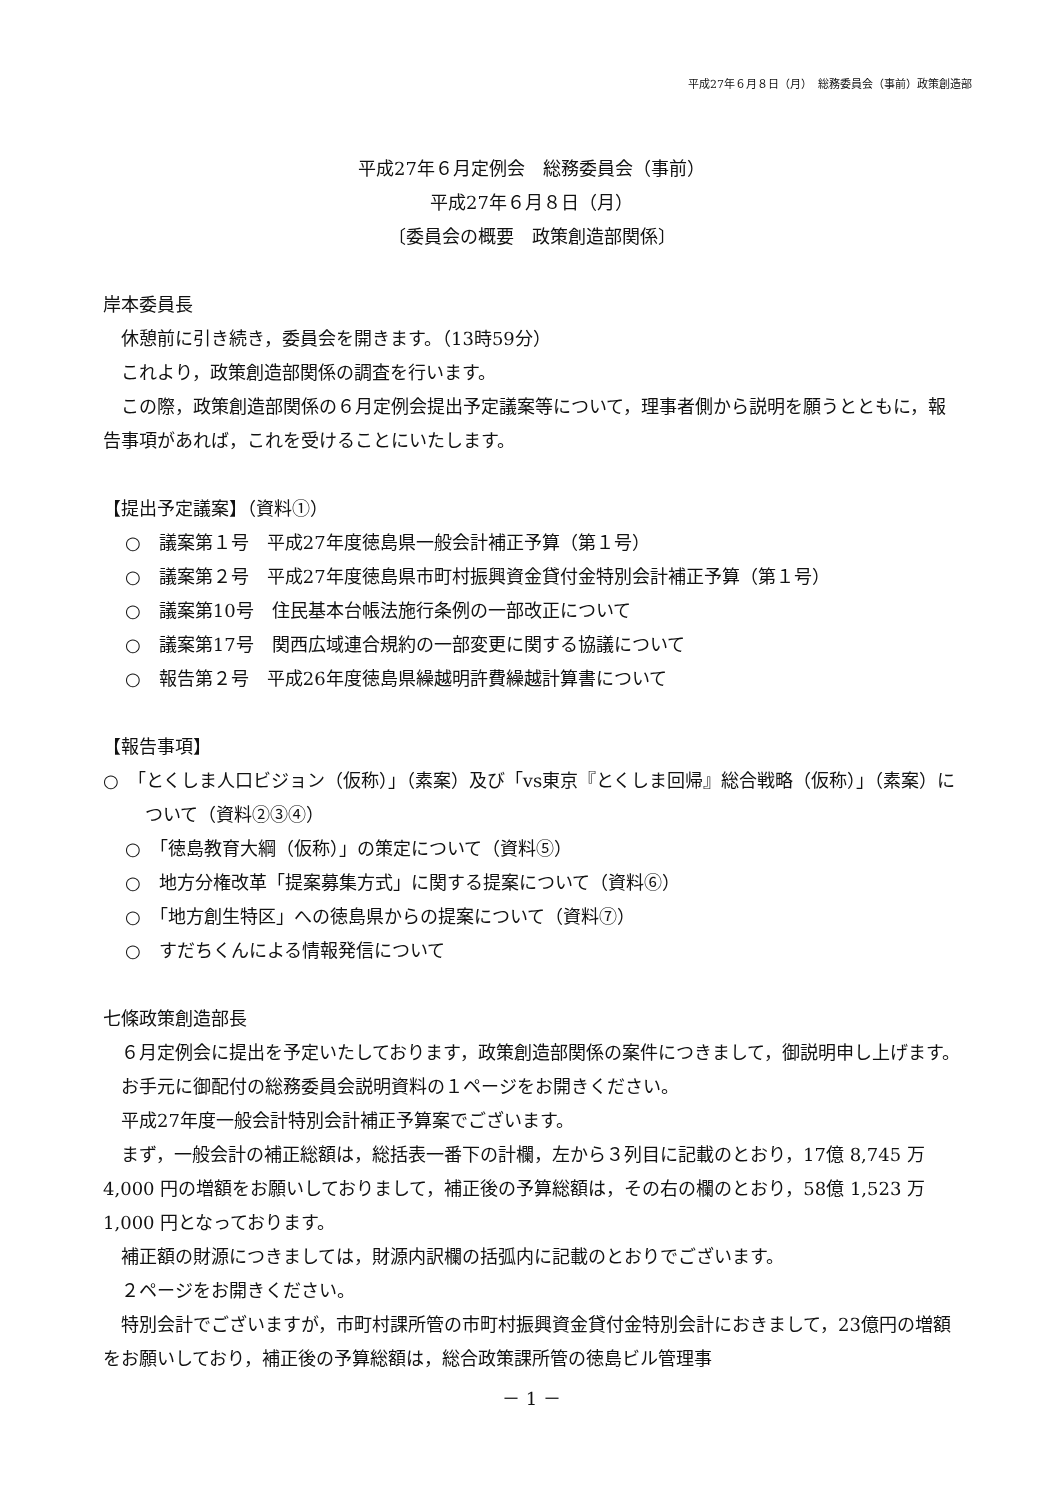平成27年６月８日（月）　総務委員会（事前）政策創造部
平成27年６月定例会　総務委員会（事前）
平成27年６月８日（月）
〔委員会の概要　政策創造部関係〕
岸本委員長
　休憩前に引き続き，委員会を開きます。（13時59分）
　これより，政策創造部関係の調査を行います。
　この際，政策創造部関係の６月定例会提出予定議案等について，理事者側から説明を願うとともに，報告事項があれば，これを受けることにいたします。
【提出予定議案】（資料①）
○　議案第１号　平成27年度徳島県一般会計補正予算（第１号）
○　議案第２号　平成27年度徳島県市町村振興資金貸付金特別会計補正予算（第１号）
○　議案第10号　住民基本台帳法施行条例の一部改正について
○　議案第17号　関西広域連合規約の一部変更に関する協議について
○　報告第２号　平成26年度徳島県繰越明許費繰越計算書について
【報告事項】
○　「とくしま人口ビジョン（仮称）」（素案）及び「vs東京『とくしま回帰』総合戦略（仮称）」（素案）について（資料②③④）
○　「徳島教育大綱（仮称）」の策定について（資料⑤）
○　地方分権改革「提案募集方式」に関する提案について（資料⑥）
○　「地方創生特区」への徳島県からの提案について（資料⑦）
○　すだちくんによる情報発信について
七條政策創造部長
　６月定例会に提出を予定いたしております，政策創造部関係の案件につきまして，御説明申し上げます。
　お手元に御配付の総務委員会説明資料の１ページをお開きください。
　平成27年度一般会計特別会計補正予算案でございます。
　まず，一般会計の補正総額は，総括表一番下の計欄，左から３列目に記載のとおり，17億 8,745 万 4,000 円の増額をお願いしておりまして，補正後の予算総額は，その右の欄のとおり，58億 1,523 万 1,000 円となっております。
　補正額の財源につきましては，財源内訳欄の括弧内に記載のとおりでございます。
　２ページをお開きください。
　特別会計でございますが，市町村課所管の市町村振興資金貸付金特別会計におきまして，23億円の増額をお願いしており，補正後の予算総額は，総合政策課所管の徳島ビル管理事
－ 1 －